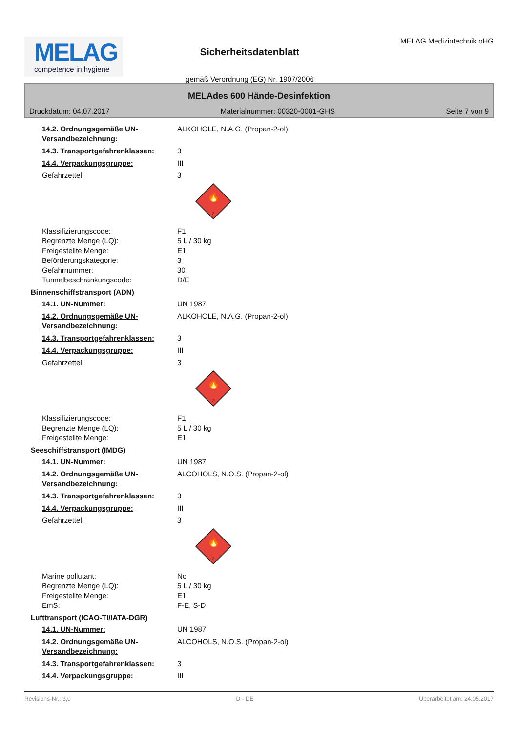MELAG
competence in hygiene
Sicherheitsdatenblatt
gemäß Verordnung (EG) Nr. 1907/2006
MELAG Medizintechnik oHG
MELAdes 600 Hände-Desinfektion
Druckdatum: 04.07.2017 Materialnummer: 00320-0001-GHS Seite 7 von 9
14.2. Ordnungsgemäße UN-Versandbezeichnung:
ALKOHOLE, N.A.G. (Propan-2-ol)
14.3. Transportgefahrenklassen: 3
14.4. Verpackungsgruppe: III
Gefahrzettel: 3
🔥
3
Klassifizierungscode: F1
Begrenzte Menge (LQ): 5 L / 30 kg
Freigestellte Menge: E1
Beförderungskategorie: 3
Gefahrnummer: 30
Tunnelbeschränkungscode: D/E
Binnenschiffstransport (ADN)
14.1. UN-Nummer: UN 1987
14.2. Ordnungsgemäße UN-Versandbezeichnung:
ALKOHOLE, N.A.G. (Propan-2-ol)
14.3. Transportgefahrenklassen: 3
14.4. Verpackungsgruppe: III
Gefahrzettel: 3
🔥
3
Klassifizierungscode: F1
Begrenzte Menge (LQ): 5 L / 30 kg
Freigestellte Menge: E1
Seeschiffstransport (IMDG)
14.1. UN-Nummer: UN 1987
14.2. Ordnungsgemäße UN-Versandbezeichnung:
ALCOHOLS, N.O.S. (Propan-2-ol)
14.3. Transportgefahrenklassen: 3
14.4. Verpackungsgruppe: III
Gefahrzettel: 3
🔥
3
Marine pollutant: No
Begrenzte Menge (LQ): 5 L / 30 kg
Freigestellte Menge: E1
EmS: F-E, S-D
Lufttransport (ICAO-TI/IATA-DGR)
14.1. UN-Nummer: UN 1987
14.2. Ordnungsgemäße UN-Versandbezeichnung:
ALCOHOLS, N.O.S. (Propan-2-ol)
14.3. Transportgefahrenklassen: 3
14.4. Verpackungsgruppe: III
Revisions-Nr.: 3,0 D - DE Überarbeitet am: 24.05.2017